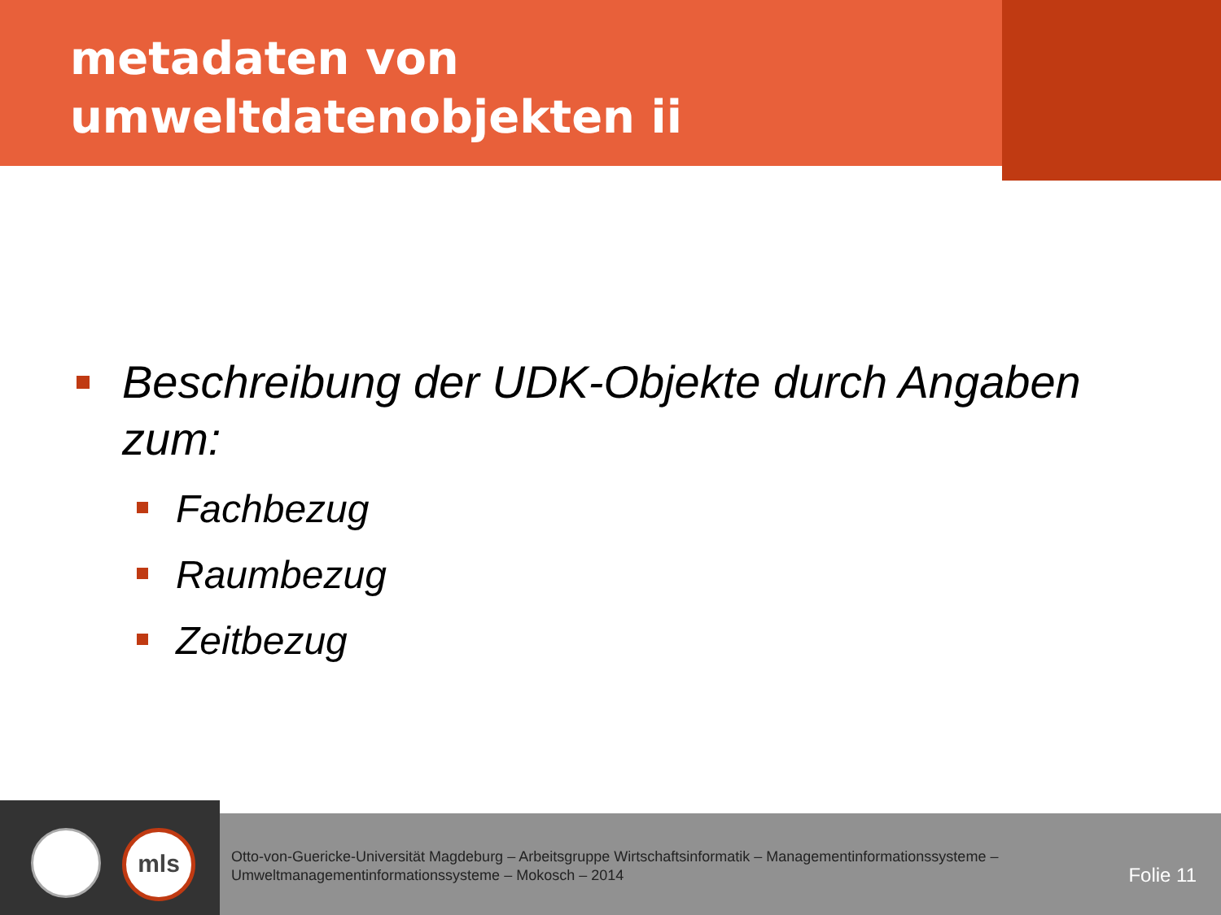metadaten von umweltdatenobjekten ii
Beschreibung der UDK-Objekte durch Angaben zum:
Fachbezug
Raumbezug
Zeitbezug
mls
Otto-von-Guericke-Universität Magdeburg – Arbeitsgruppe Wirtschaftsinformatik – Managementinformationssysteme – Umweltmanagementinformationssysteme – Mokosch – 2014
Folie 11